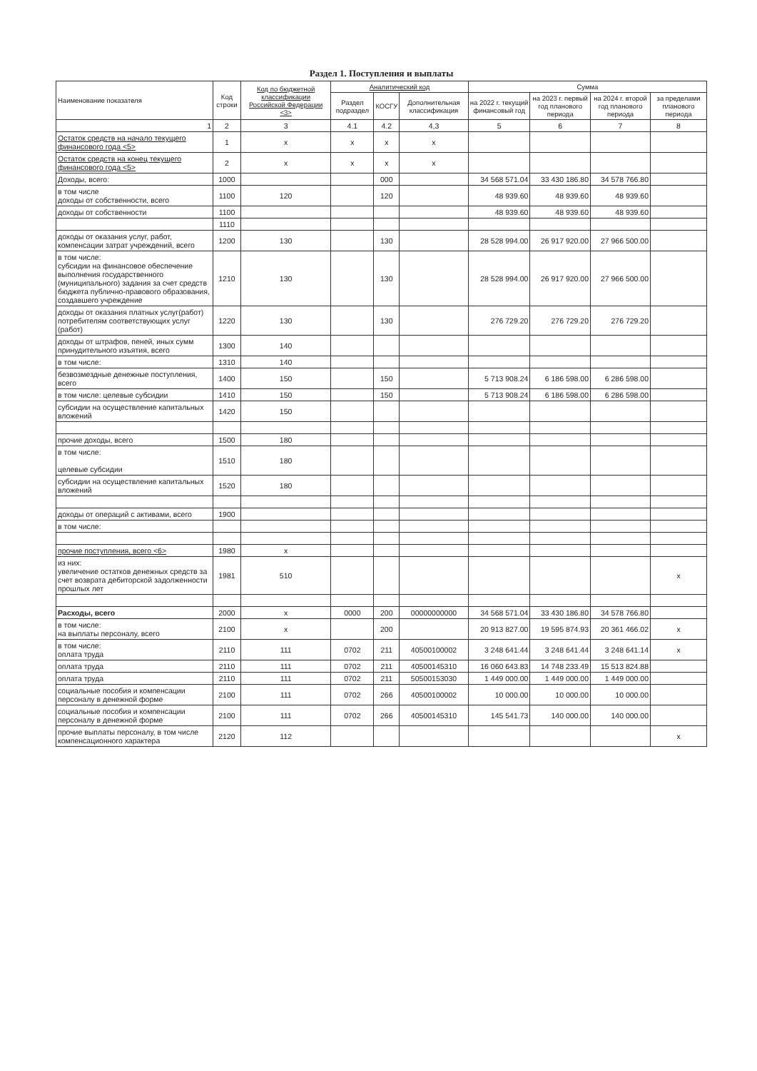Раздел 1. Поступления и выплаты
| Наименование показателя | Код строки | Код по бюджетной классификации Российской Федерации <3> | Аналитический код | | | Сумма | | | |
| --- | --- | --- | --- | --- | --- | --- | --- | --- | --- |
| | | | Раздел подраздел | КОСГУ | Дополнительная классификация | на 2022 г. текущий финансовый год | на 2023 г. первый год планового периода | на 2024 г. второй год планового периода | за пределами планового периода |
| 1 | 2 | 3 | 4.1 | 4.2 | 4,3 | 5 | 6 | 7 | 8 |
| Остаток средств на начало текущего финансового года <5> | 1 | x | x | x | x | | | | |
| Остаток средств на конец текущего финансового года <5> | 2 | x | x | x | x | | | | |
| Доходы, всего: | 1000 | | | 000 | | 34 568 571.04 | 33 430 186.80 | 34 578 766.80 | |
| в том числе доходы от собственности, всего | 1100 | 120 | | 120 | | 48 939.60 | 48 939.60 | 48 939.60 | |
| доходы от собственности | 1100 | | | | | 48 939.60 | 48 939.60 | 48 939.60 | |
| | 1110 | | | | | | | | |
| доходы от оказания услуг, работ, компенсации затрат учреждений, всего | 1200 | 130 | | 130 | | 28 528 994.00 | 26 917 920.00 | 27 966 500.00 | |
| в том числе: субсидии на финансовое обеспечение выполнения государственного (муниципального) задания за счет средств бюджета публично-правового образования, создавшего учреждение | 1210 | 130 | | 130 | | 28 528 994.00 | 26 917 920.00 | 27 966 500.00 | |
| доходы от оказания платных услуг(работ) потребителям соответствующих услуг (работ) | 1220 | 130 | | 130 | | 276 729.20 | 276 729.20 | 276 729.20 | |
| доходы от штрафов, пеней, иных сумм принудительного изъятия, всего | 1300 | 140 | | | | | | | |
| в том числе: | 1310 | 140 | | | | | | | |
| безвозмездные денежные поступления, всего | 1400 | 150 | | 150 | | 5 713 908.24 | 6 186 598.00 | 6 286 598.00 | |
| в том числе: целевые субсидии | 1410 | 150 | | 150 | | 5 713 908.24 | 6 186 598.00 | 6 286 598.00 | |
| субсидии на осуществление капитальных вложений | 1420 | 150 | | | | | | | |
| прочие доходы, всего | 1500 | 180 | | | | | | | |
| в том числе: целевые субсидии | 1510 | 180 | | | | | | | |
| субсидии на осуществление капитальных вложений | 1520 | 180 | | | | | | | |
| доходы от операций с активами, всего | 1900 | | | | | | | | |
| в том числе: | | | | | | | | | |
| прочие поступления, всего <6> | 1980 | x | | | | | | | |
| из них: увеличение остатков денежных средств за счет возврата дебиторской задолженности прошлых лет | 1981 | 510 | | | | | | | x |
| Расходы, всего | 2000 | x | 0000 | 200 | 00000000000 | 34 568 571.04 | 33 430 186.80 | 34 578 766.80 | |
| в том числе: на выплаты персоналу, всего | 2100 | x | | 200 | | 20 913 827.00 | 19 595 874.93 | 20 361 466.02 | x |
| в том числе: оплата труда | 2110 | 111 | 0702 | 211 | 40500100002 | 3 248 641.44 | 3 248 641.44 | 3 248 641.14 | x |
| оплата труда | 2110 | 111 | 0702 | 211 | 40500145310 | 16 060 643.83 | 14 748 233.49 | 15 513 824.88 | |
| оплата труда | 2110 | 111 | 0702 | 211 | 50500153030 | 1 449 000.00 | 1 449 000.00 | 1 449 000.00 | |
| социальные пособия и компенсации персоналу в денежной форме | 2100 | 111 | 0702 | 266 | 40500100002 | 10 000.00 | 10 000.00 | 10 000.00 | |
| социальные пособия и компенсации персоналу в денежной форме | 2100 | 111 | 0702 | 266 | 40500145310 | 145 541.73 | 140 000.00 | 140 000.00 | |
| прочие выплаты персоналу, в том числе компенсационного характера | 2120 | 112 | | | | | | | x |